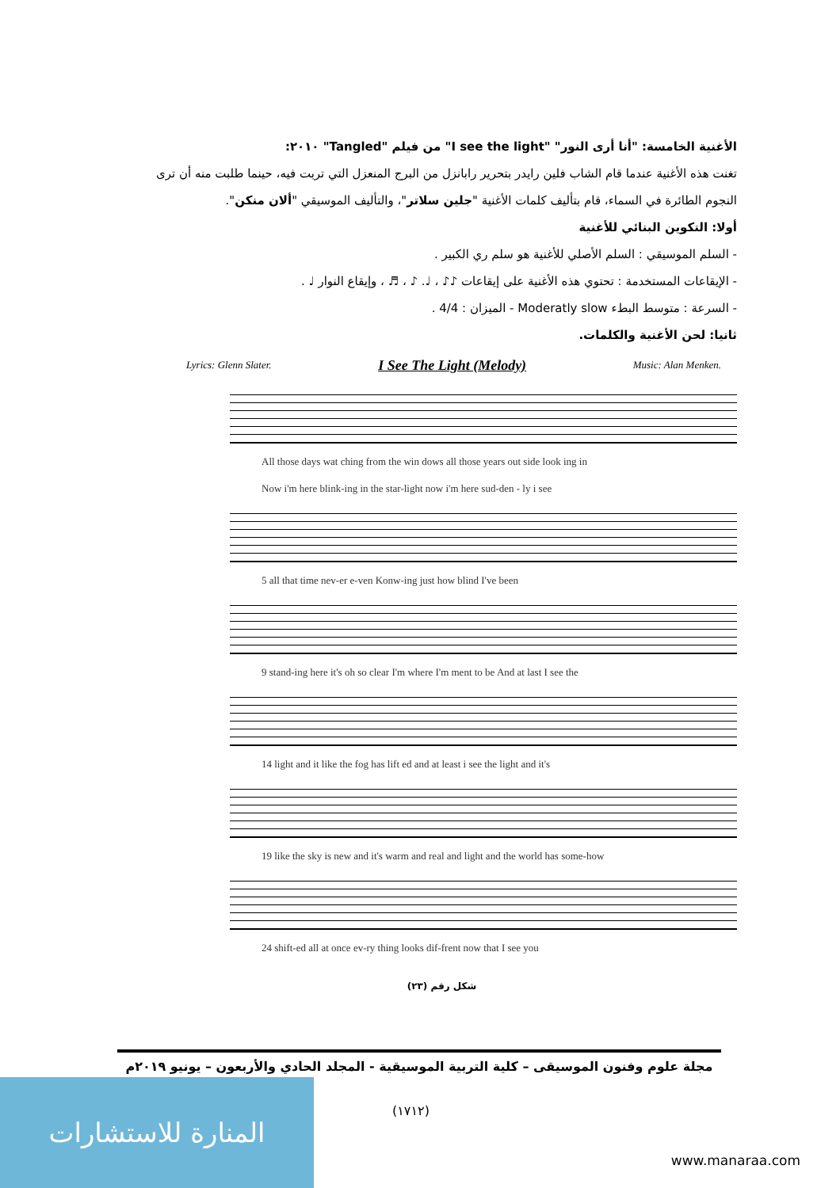الأغنية الخامسة: "أنا أرى النور" "I see the light" من فيلم "Tangled" ٢٠١٠:
تغنت هذه الأغنية عندما قام الشاب فلين رايدر بتحرير رابانزل من البرج المنعزل التي تربت فيه، حينما طلبت منه أن ترى النجوم الطائرة في السماء، قام بتأليف كلمات الأغنية "جلين سلاتر"، والتأليف الموسيقي "ألان منكن".
أولا: التكوين البنائي للأغنية
- السلم الموسيقي : السلم الأصلي للأغنية هو سلم ري الكبير .
- الإيقاعات المستخدمة : تحتوي هذه الأغنية على إيقاعات ♪♪ ، ♩. ♪ ، ♬ ، وإيقاع النوار ♩ .
- السرعة : متوسط البطء Moderatly slow - الميزان : 4/4 .
ثانيا: لحن الأغنية والكلمات.
Lyrics: Glenn Slater. I See The Light (Melody) Music: Alan Menken.
All those days wat ching from the win dows all those years out side look ing in
Now i'm here blink-ing in the star-light now i'm here sud-den - ly i see
5 all that time nev-er e-ven Konw-ing just how blind I've been
9 stand-ing here it's oh so clear I'm where I'm ment to be And at last I see the
14 light and it like the fog has lift ed and at least i see the light and it's
19 like the sky is new and it's warm and real and light and the world has some-how
24 shift-ed all at once ev-ry thing looks dif-frent now that I see you
شكل رقم (٢٣)
مجلة علوم وفنون الموسيقى – كلية التربية الموسيقية - المجلد الحادي والأربعون – يونيو ٢٠١٩م
(١٧١٢)
المنارة للاستشارات
www.manaraa.com